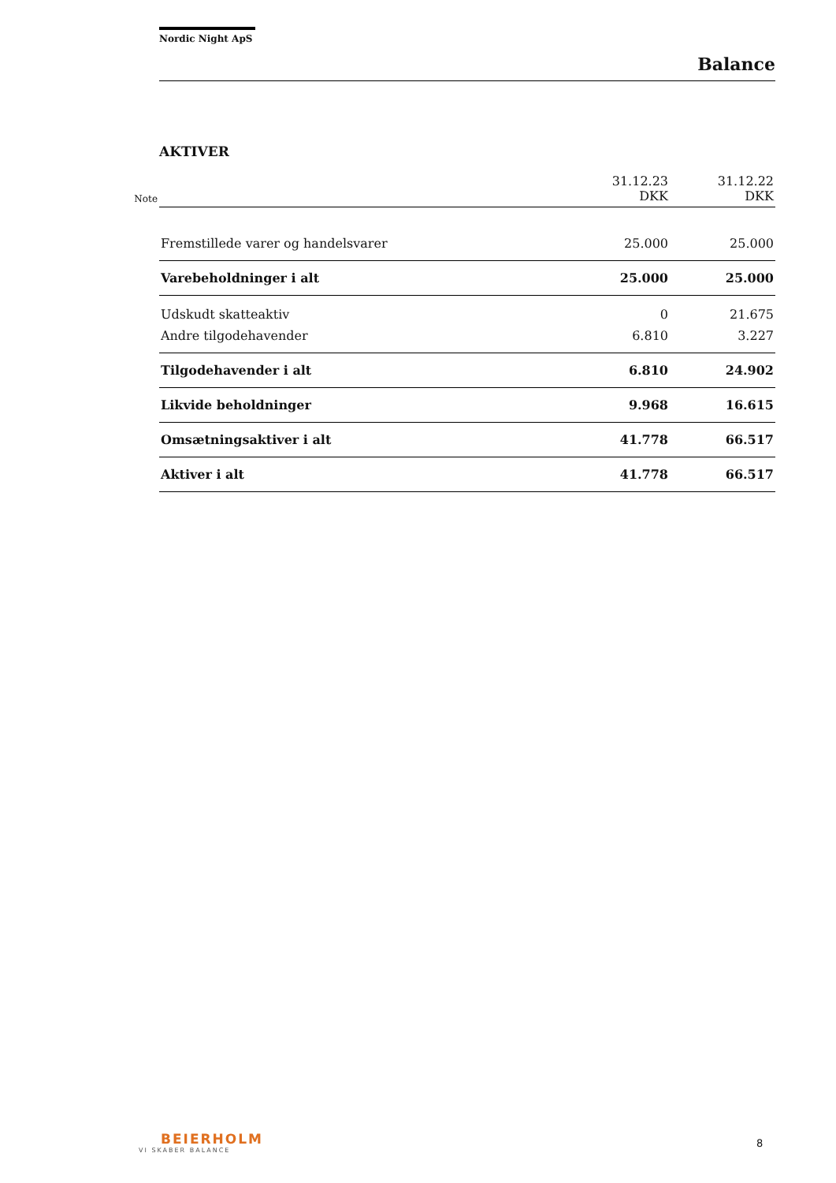Nordic Night ApS
Balance
AKTIVER
| Note | | 31.12.23 DKK | 31.12.22 DKK |
| --- | --- | --- | --- |
| | Fremstillede varer og handelsvarer | 25.000 | 25.000 |
| | Varebeholdninger i alt | 25.000 | 25.000 |
| | Udskudt skatteaktiv | 0 | 21.675 |
| | Andre tilgodehavender | 6.810 | 3.227 |
| | Tilgodehavender i alt | 6.810 | 24.902 |
| | Likvide beholdninger | 9.968 | 16.615 |
| | Omsætningsaktiver i alt | 41.778 | 66.517 |
| | Aktiver i alt | 41.778 | 66.517 |
BEIERHOLM
VI SKABER BALANCE
8